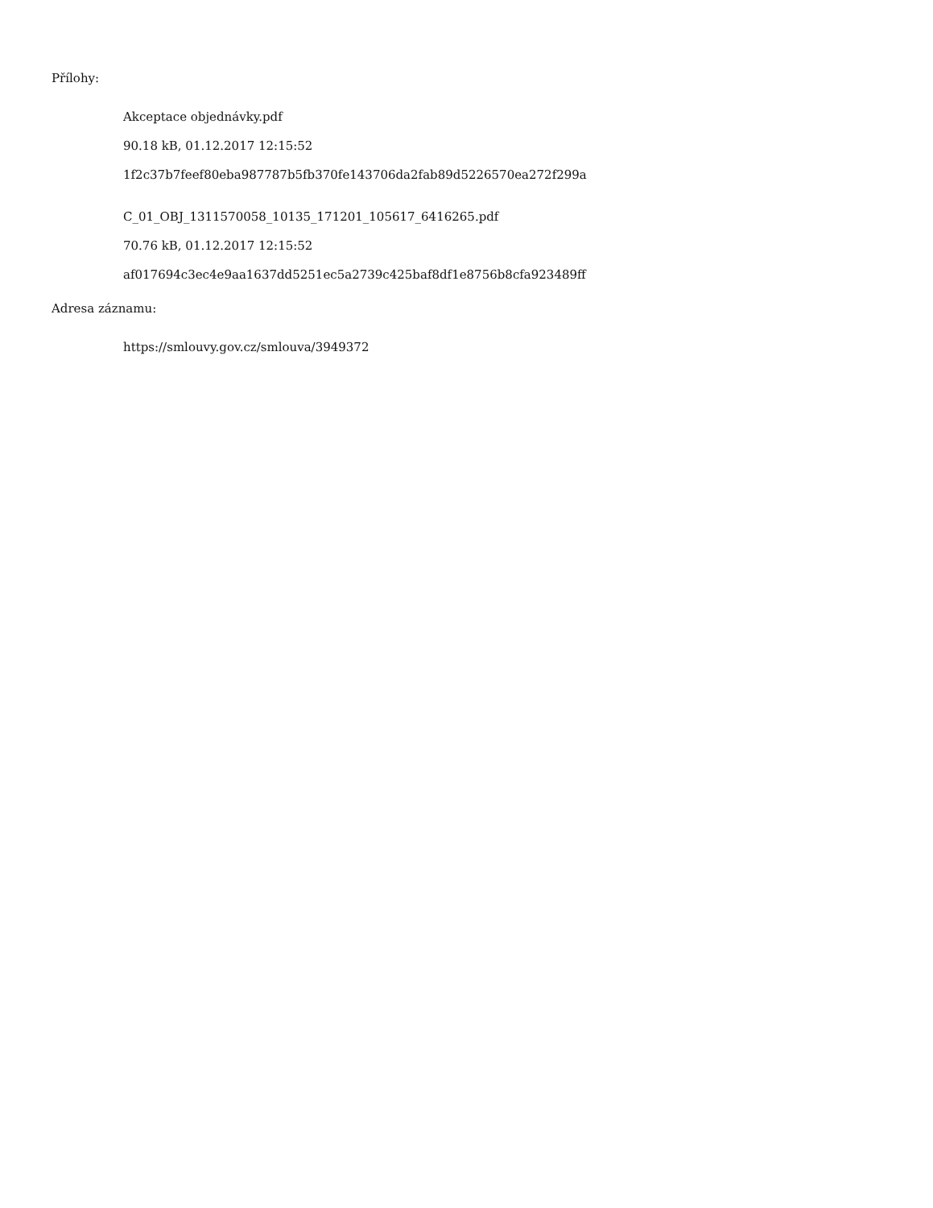Přílohy:
Akceptace objednávky.pdf
90.18 kB, 01.12.2017 12:15:52
1f2c37b7feef80eba987787b5fb370fe143706da2fab89d5226570ea272f299a
C_01_OBJ_1311570058_10135_171201_105617_6416265.pdf
70.76 kB, 01.12.2017 12:15:52
af017694c3ec4e9aa1637dd5251ec5a2739c425baf8df1e8756b8cfa923489ff
Adresa záznamu:
https://smlouvy.gov.cz/smlouva/3949372